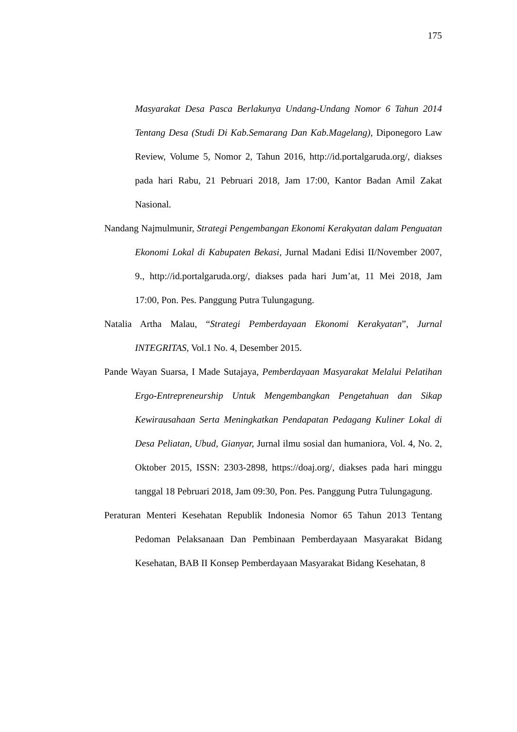175
Masyarakat Desa Pasca Berlakunya Undang-Undang Nomor 6 Tahun 2014 Tentang Desa (Studi Di Kab.Semarang Dan Kab.Magelang), Diponegoro Law Review, Volume 5, Nomor 2, Tahun 2016, http://id.portalgaruda.org/, diakses pada hari Rabu, 21 Pebruari 2018, Jam 17:00, Kantor Badan Amil Zakat Nasional.
Nandang Najmulmunir, Strategi Pengembangan Ekonomi Kerakyatan dalam Penguatan Ekonomi Lokal di Kabupaten Bekasi, Jurnal Madani Edisi II/November 2007, 9., http://id.portalgaruda.org/, diakses pada hari Jum’at, 11 Mei 2018, Jam 17:00, Pon. Pes. Panggung Putra Tulungagung.
Natalia Artha Malau, “Strategi Pemberdayaan Ekonomi Kerakyatan”, Jurnal INTEGRITAS, Vol.1 No. 4, Desember 2015.
Pande Wayan Suarsa, I Made Sutajaya, Pemberdayaan Masyarakat Melalui Pelatihan Ergo-Entrepreneurship Untuk Mengembangkan Pengetahuan dan Sikap Kewirausahaan Serta Meningkatkan Pendapatan Pedagang Kuliner Lokal di Desa Peliatan, Ubud, Gianyar, Jurnal ilmu sosial dan humaniora, Vol. 4, No. 2, Oktober 2015, ISSN: 2303-2898, https://doaj.org/, diakses pada hari minggu tanggal 18 Pebruari 2018, Jam 09:30, Pon. Pes. Panggung Putra Tulungagung.
Peraturan Menteri Kesehatan Republik Indonesia Nomor 65 Tahun 2013 Tentang Pedoman Pelaksanaan Dan Pembinaan Pemberdayaan Masyarakat Bidang Kesehatan, BAB II Konsep Pemberdayaan Masyarakat Bidang Kesehatan, 8